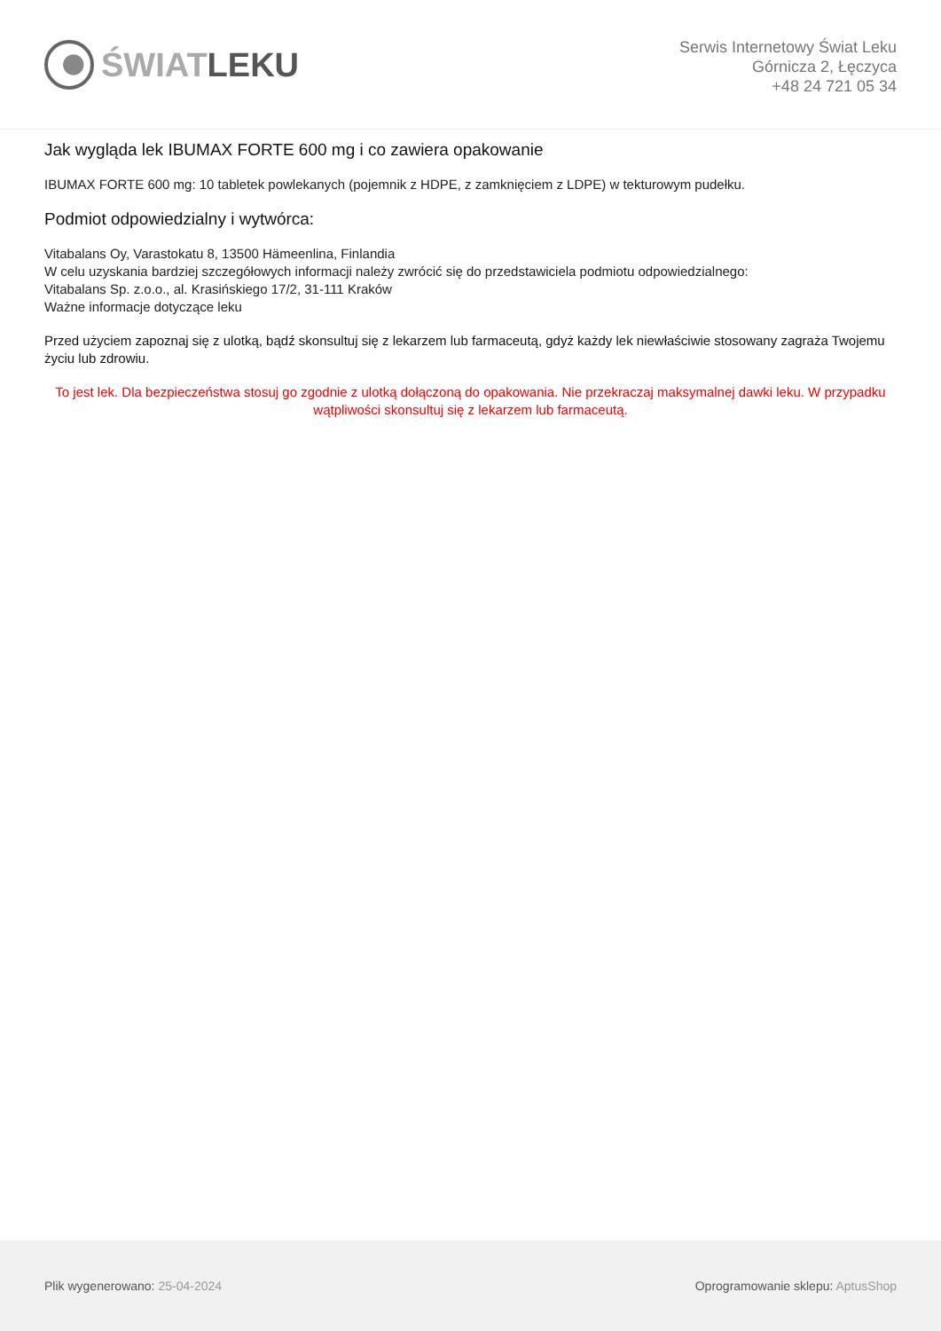ŚWIATLEKU
Serwis Internetowy Świat Leku
Górnicza 2, Łęczyca
+48 24 721 05 34
Jak wygląda lek IBUMAX FORTE 600 mg i co zawiera opakowanie
IBUMAX FORTE 600 mg: 10 tabletek powlekanych (pojemnik z HDPE, z zamknięciem z LDPE) w tekturowym pudełku.
Podmiot odpowiedzialny i wytwórca:
Vitabalans Oy, Varastokatu 8, 13500 Hämeenlina, Finlandia
W celu uzyskania bardziej szczegółowych informacji należy zwrócić się do przedstawiciela podmiotu odpowiedzialnego:
Vitabalans Sp. z.o.o., al. Krasińskiego 17/2, 31-111 Kraków
Ważne informacje dotyczące leku
Przed użyciem zapoznaj się z ulotką, bądź skonsultuj się z lekarzem lub farmaceutą, gdyż każdy lek niewłaściwie stosowany zagraża Twojemu życiu lub zdrowiu.
To jest lek. Dla bezpieczeństwa stosuj go zgodnie z ulotką dołączoną do opakowania. Nie przekraczaj maksymalnej dawki leku. W przypadku wątpliwości skonsultuj się z lekarzem lub farmaceutą.
Plik wygenerowano: 25-04-2024
Oprogramowanie sklepu: AptusShop